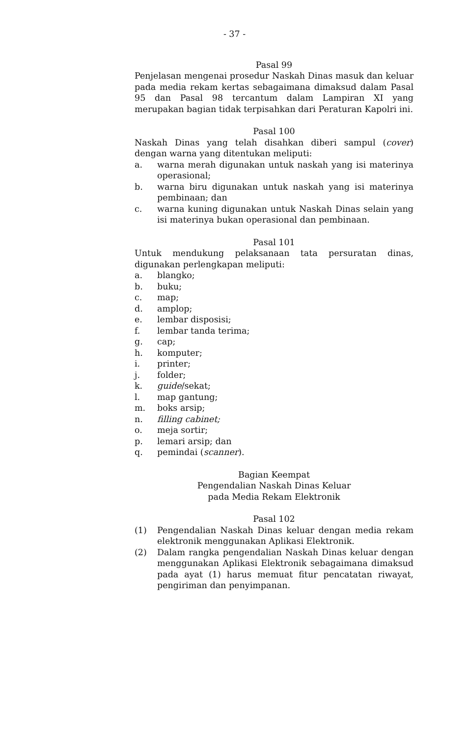- 37 -
Pasal 99
Penjelasan mengenai prosedur Naskah Dinas masuk dan keluar pada media rekam kertas sebagaimana dimaksud dalam Pasal 95 dan Pasal 98 tercantum dalam Lampiran XI yang merupakan bagian tidak terpisahkan dari Peraturan Kapolri ini.
Pasal 100
Naskah Dinas yang telah disahkan diberi sampul (cover) dengan warna yang ditentukan meliputi:
a. warna merah digunakan untuk naskah yang isi materinya operasional;
b. warna biru digunakan untuk naskah yang isi materinya pembinaan; dan
c. warna kuning digunakan untuk Naskah Dinas selain yang isi materinya bukan operasional dan pembinaan.
Pasal 101
Untuk mendukung pelaksanaan tata persuratan dinas, digunakan perlengkapan meliputi:
a. blangko;
b. buku;
c. map;
d. amplop;
e. lembar disposisi;
f. lembar tanda terima;
g. cap;
h. komputer;
i. printer;
j. folder;
k. guide/sekat;
l. map gantung;
m. boks arsip;
n. filling cabinet;
o. meja sortir;
p. lemari arsip; dan
q. pemindai (scanner).
Bagian Keempat
Pengendalian Naskah Dinas Keluar
pada Media Rekam Elektronik
Pasal 102
(1) Pengendalian Naskah Dinas keluar dengan media rekam elektronik menggunakan Aplikasi Elektronik.
(2) Dalam rangka pengendalian Naskah Dinas keluar dengan menggunakan Aplikasi Elektronik sebagaimana dimaksud pada ayat (1) harus memuat fitur pencatatan riwayat, pengiriman dan penyimpanan.